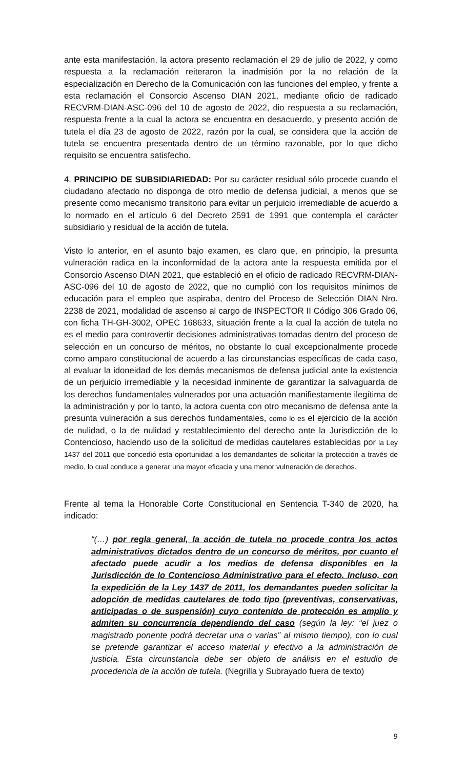ante esta manifestación, la actora presento reclamación el 29 de julio de 2022, y como respuesta a la reclamación reiteraron la inadmisión por la no relación de la especialización en Derecho de la Comunicación con las funciones del empleo, y frente a esta reclamación el Consorcio Ascenso DIAN 2021, mediante oficio de radicado RECVRM-DIAN-ASC-096 del 10 de agosto de 2022, dio respuesta a su reclamación, respuesta frente a la cual la actora se encuentra en desacuerdo, y presento acción de tutela el día 23 de agosto de 2022, razón por la cual, se considera que la acción de tutela se encuentra presentada dentro de un término razonable, por lo que dicho requisito se encuentra satisfecho.
4. PRINCIPIO DE SUBSIDIARIEDAD: Por su carácter residual sólo procede cuando el ciudadano afectado no disponga de otro medio de defensa judicial, a menos que se presente como mecanismo transitorio para evitar un perjuicio irremediable de acuerdo a lo normado en el artículo 6 del Decreto 2591 de 1991 que contempla el carácter subsidiario y residual de la acción de tutela.
Visto lo anterior, en el asunto bajo examen, es claro que, en principio, la presunta vulneración radica en la inconformidad de la actora ante la respuesta emitida por el Consorcio Ascenso DIAN 2021, que estableció en el oficio de radicado RECVRM-DIAN-ASC-096 del 10 de agosto de 2022, que no cumplió con los requisitos mínimos de educación para el empleo que aspiraba, dentro del Proceso de Selección DIAN Nro. 2238 de 2021, modalidad de ascenso al cargo de INSPECTOR II Código 306 Grado 06, con ficha TH-GH-3002, OPEC 168633, situación frente a la cual la acción de tutela no es el medio para controvertir decisiones administrativas tomadas dentro del proceso de selección en un concurso de méritos, no obstante lo cual excepcionalmente procede como amparo constitucional de acuerdo a las circunstancias específicas de cada caso, al evaluar la idoneidad de los demás mecanismos de defensa judicial ante la existencia de un perjuicio irremediable y la necesidad inminente de garantizar la salvaguarda de los derechos fundamentales vulnerados por una actuación manifiestamente ilegítima de la administración y por lo tanto, la actora cuenta con otro mecanismo de defensa ante la presunta vulneración a sus derechos fundamentales, como lo es el ejercicio de la acción de nulidad, o la de nulidad y restablecimiento del derecho ante la Jurisdicción de lo Contencioso, haciendo uso de la solicitud de medidas cautelares establecidas por la Ley 1437 del 2011 que concedió esta oportunidad a los demandantes de solicitar la protección a través de medio, lo cual conduce a generar una mayor eficacia y una menor vulneración de derechos.
Frente al tema la Honorable Corte Constitucional en Sentencia T-340 de 2020, ha indicado:
“(…) por regla general, la acción de tutela no procede contra los actos administrativos dictados dentro de un concurso de méritos, por cuanto el afectado puede acudir a los medios de defensa disponibles en la Jurisdicción de lo Contencioso Administrativo para el efecto. Incluso, con la expedición de la Ley 1437 de 2011, los demandantes pueden solicitar la adopción de medidas cautelares de todo tipo (preventivas, conservativas, anticipadas o de suspensión) cuyo contenido de protección es amplio y admiten su concurrencia dependiendo del caso (según la ley: “el juez o magistrado ponente podrá decretar una o varias” al mismo tiempo), con lo cual se pretende garantizar el acceso material y efectivo a la administración de justicia. Esta circunstancia debe ser objeto de análisis en el estudio de procedencia de la acción de tutela. (Negrilla y Subrayado fuera de texto)
9